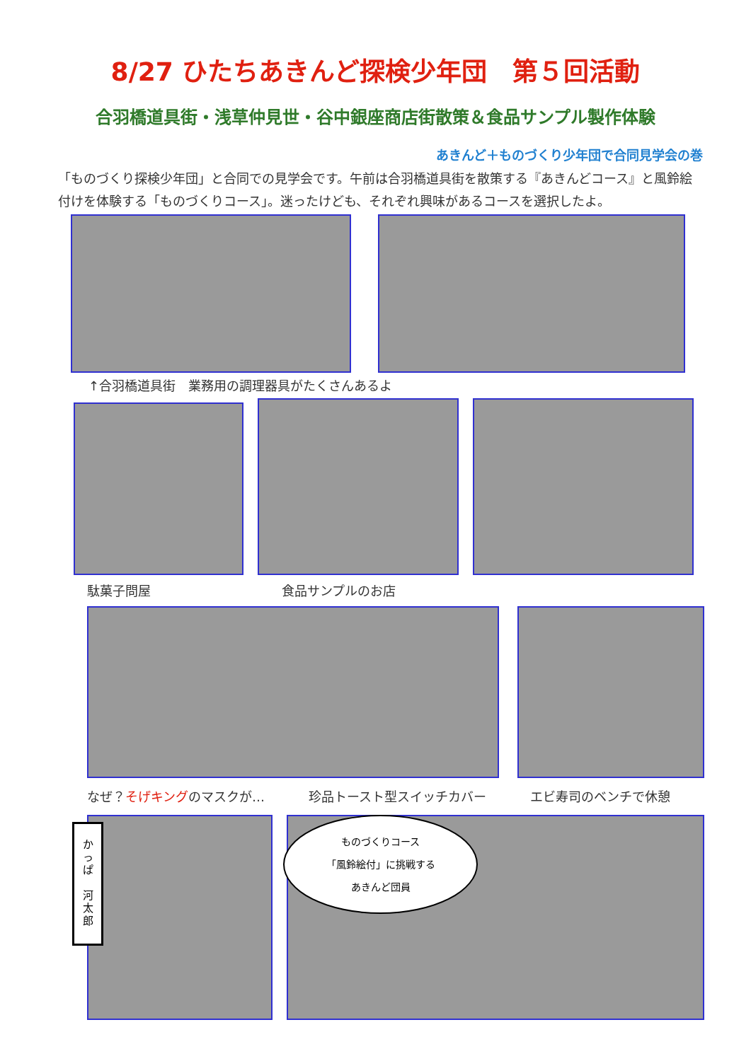8/27 ひたちあきんど探検少年団　第５回活動
合羽橋道具街・浅草仲見世・谷中銀座商店街散策＆食品サンプル製作体験
あきんど＋ものづくり少年団で合同見学会の巻
「ものづくり探検少年団」と合同での見学会です。午前は合羽橋道具街を散策する『あきんどコース』と風鈴絵付けを体験する「ものづくりコース」。迷ったけども、それぞれ興味があるコースを選択したよ。
↑合羽橋道具街　業務用の調理器具がたくさんあるよ
駄菓子問屋 食品サンプルのお店
なぜ？そげキングのマスクが… 珍品トースト型スイッチカバー エビ寿司のベンチで休憩
か
っ
ぱ
河
太
郎
ものづくりコース
「風鈴絵付」に挑戦する
あきんど団員